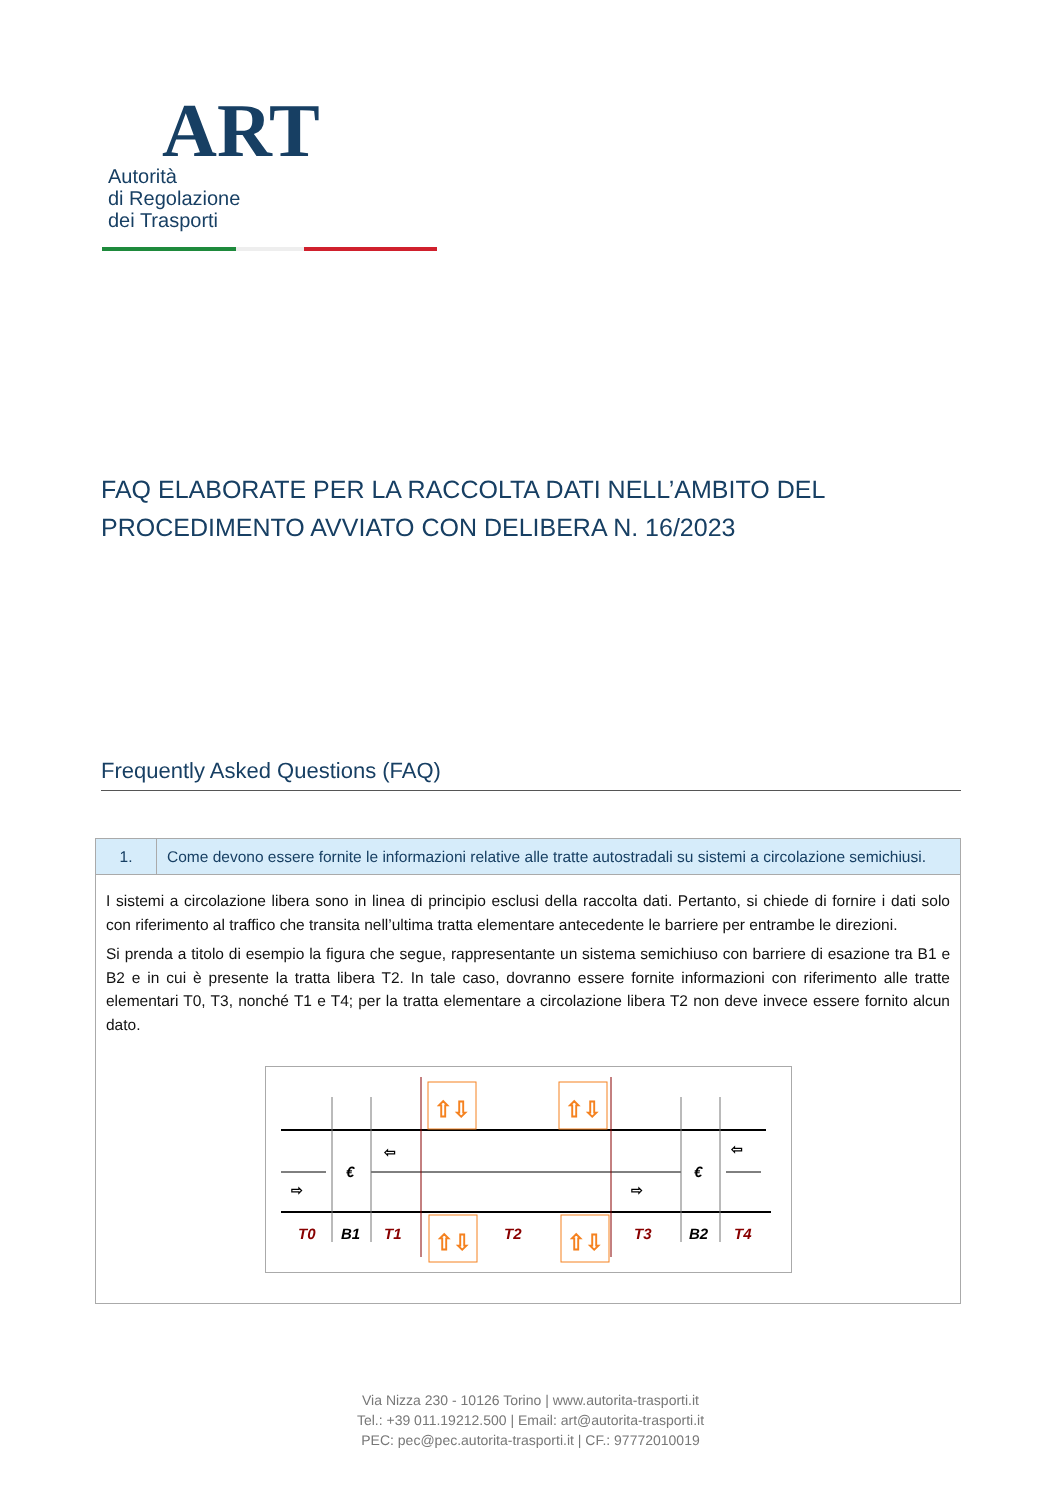ART Autorità
di Regolazione
dei Trasporti
FAQ ELABORATE PER LA RACCOLTA DATI NELL’AMBITO DEL PROCEDIMENTO AVVIATO CON DELIBERA N. 16/2023
Frequently Asked Questions (FAQ)
| 1. | Come devono essere fornite le informazioni relative alle tratte autostradali su sistemi a circolazione semichiusi. |
| I sistemi a circolazione libera sono in linea di principio esclusi della raccolta dati. Pertanto, si chiede di fornire i dati solo con riferimento al traffico che transita nell’ultima tratta elementare antecedente le barriere per entrambe le direzioni. Si prenda a titolo di esempio la figura che segue, rappresentante un sistema semichiuso con barriere di esazione tra B1 e B2 e in cui è presente la tratta libera T2. In tale caso, dovranno essere fornite informazioni con riferimento alle tratte elementari T0, T3, nonché T1 e T4; per la tratta elementare a circolazione libera T2 non deve invece essere fornito alcun dato. ⇧⇩ ⇧⇩ ⇧⇩ ⇧⇩ € € ⇦ ⇨ ⇨ ⇦ T0 T1 T2 T3 T4 B1 B2 | |
Via Nizza 230 - 10126 Torino | www.autorita-trasporti.it
Tel.: +39 011.19212.500 | Email: art@autorita-trasporti.it
PEC: pec@pec.autorita-trasporti.it | CF.: 97772010019